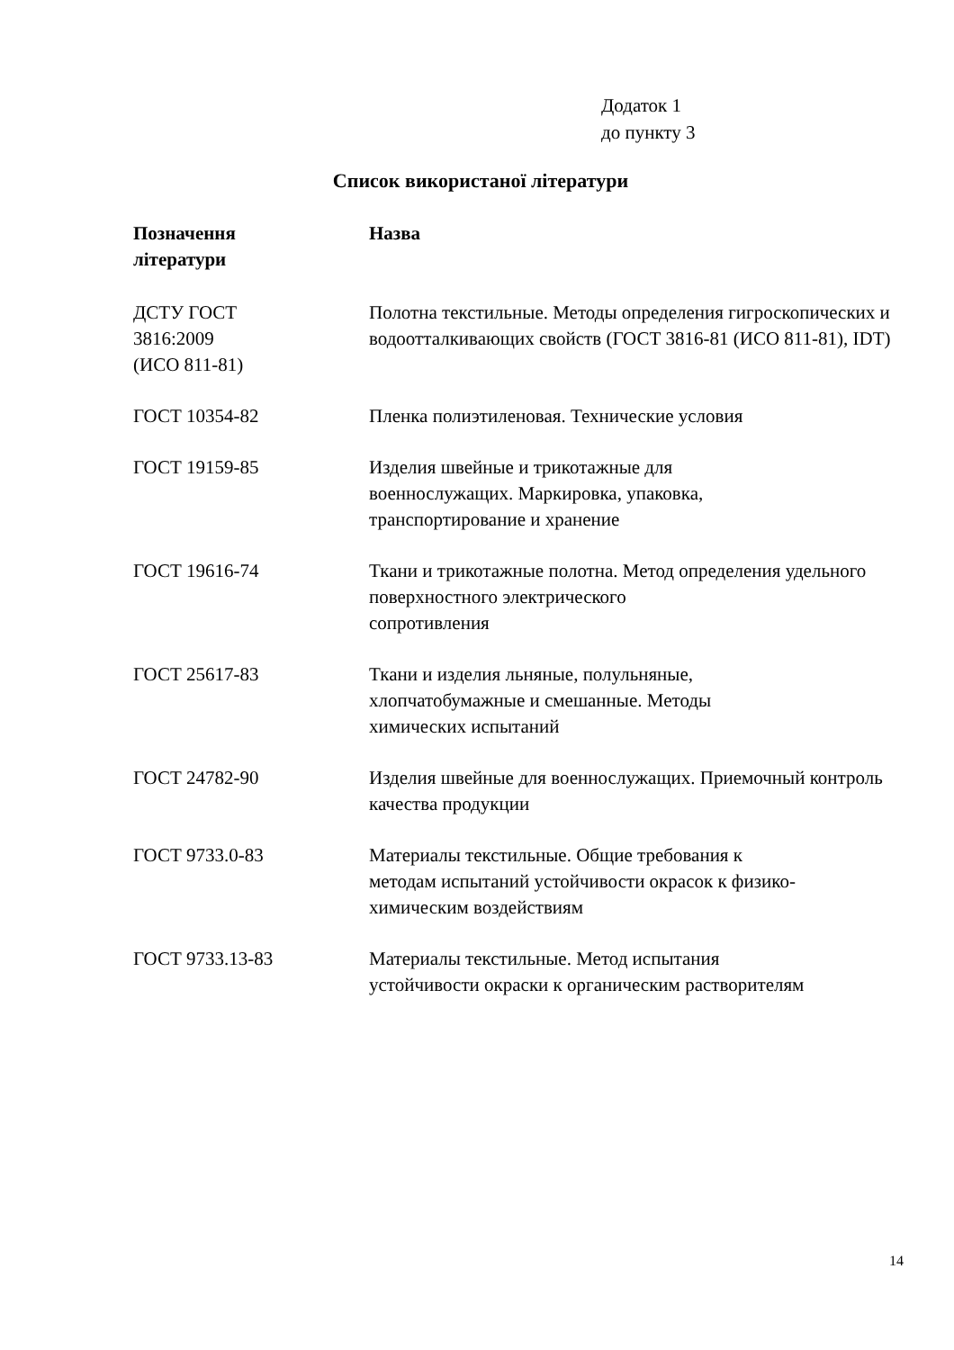Додаток 1
до пункту 3
Список використаної літератури
| Позначення літератури | Назва |
| --- | --- |
| ДСТУ ГОСТ 3816:2009 (ИСО 811-81) | Полотна текстильные. Методы определения гигроскопических и водоотталкивающих свойств (ГОСТ 3816-81 (ИСО 811-81), IDT) |
| ГОСТ 10354-82 | Пленка полиэтиленовая. Технические условия |
| ГОСТ 19159-85 | Изделия швейные и трикотажные для военнослужащих. Маркировка, упаковка, транспортирование и хранение |
| ГОСТ 19616-74 | Ткани и трикотажные полотна. Метод определения удельного поверхностного электрического сопротивления |
| ГОСТ 25617-83 | Ткани и изделия льняные, полульняные, хлопчатобумажные и смешанные. Методы химических испытаний |
| ГОСТ 24782-90 | Изделия швейные для военнослужащих. Приемочный контроль качества продукции |
| ГОСТ 9733.0-83 | Материалы текстильные. Общие требования к методам испытаний устойчивости окрасок к физико- химическим воздействиям |
| ГОСТ 9733.13-83 | Материалы текстильные. Метод испытания устойчивости окраски к органическим растворителям |
14